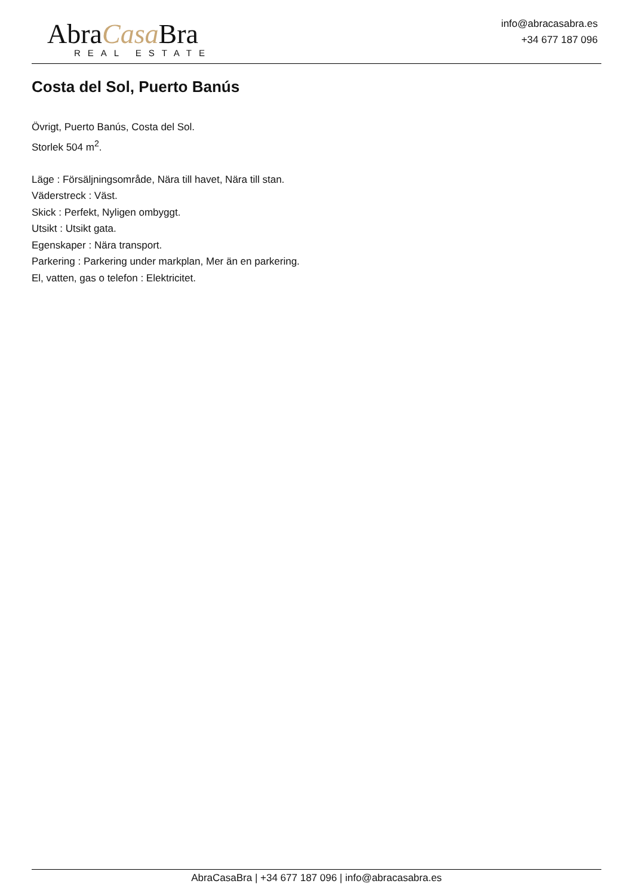AbraCasa Bra
REAL ESTATE
info@abracasabra.es
+34 677 187 096
Costa del Sol, Puerto Banús
Övrigt, Puerto Banús, Costa del Sol.
Storlek 504 m<sup>2</sup>.
Läge : Försäljningsområde, Nära till havet, Nära till stan.
Väderstreck : Väst.
Skick : Perfekt, Nyligen ombyggt.
Utsikt : Utsikt gata.
Egenskaper : Nära transport.
Parkering : Parkering under markplan, Mer än en parkering.
El, vatten, gas o telefon : Elektricitet.
AbraCasaBra | +34 677 187 096 | info@abracasabra.es